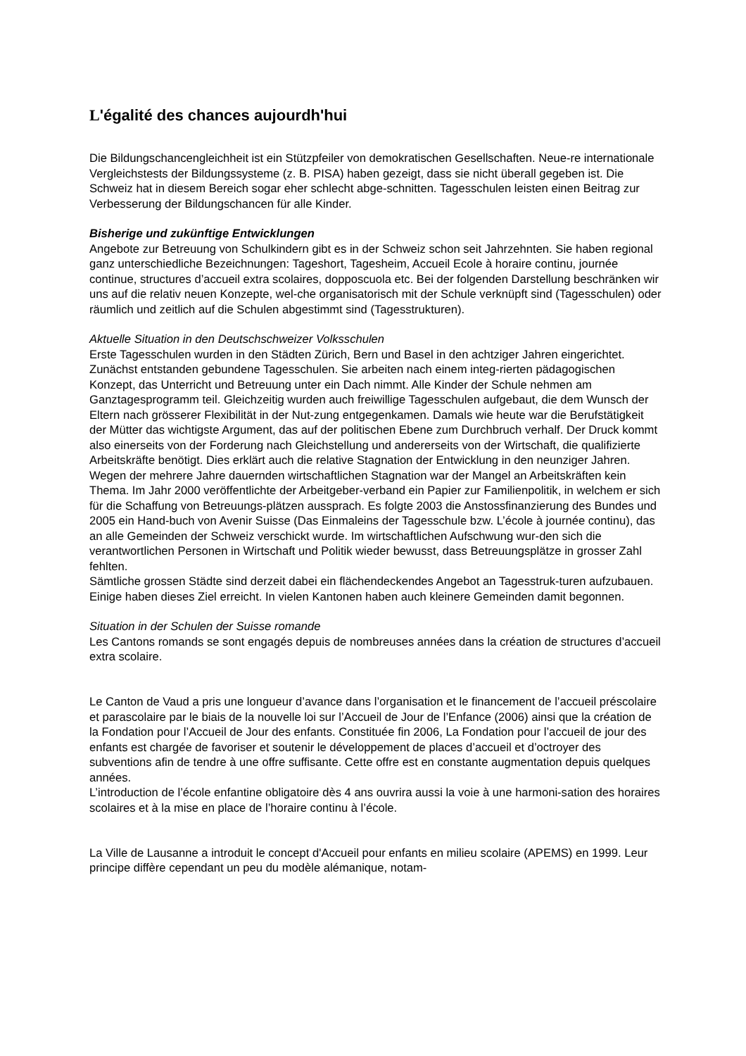L'égalité des chances aujourdh'hui
Die Bildungschancengleichheit ist ein Stützpfeiler von demokratischen Gesellschaften. Neue-re internationale Vergleichstests der Bildungssysteme (z. B. PISA) haben gezeigt, dass sie nicht überall gegeben ist. Die Schweiz hat in diesem Bereich sogar eher schlecht abge-schnitten. Tagesschulen leisten einen Beitrag zur Verbesserung der Bildungschancen für alle Kinder.
Bisherige und zukünftige Entwicklungen
Angebote zur Betreuung von Schulkindern gibt es in der Schweiz schon seit Jahrzehnten. Sie haben regional ganz unterschiedliche Bezeichnungen: Tageshort, Tagesheim, Accueil Ecole à horaire continu, journée continue, structures d’accueil extra scolaires, dopposcuola etc. Bei der folgenden Darstellung beschränken wir uns auf die relativ neuen Konzepte, wel-che organisatorisch mit der Schule verknüpft sind (Tagesschulen) oder räumlich und zeitlich auf die Schulen abgestimmt sind (Tagesstrukturen).
Aktuelle Situation in den Deutschschweizer Volksschulen
Erste Tagesschulen wurden in den Städten Zürich, Bern und Basel in den achtziger Jahren eingerichtet. Zunächst entstanden gebundene Tagesschulen. Sie arbeiten nach einem integ-rierten pädagogischen Konzept, das Unterricht und Betreuung unter ein Dach nimmt. Alle Kinder der Schule nehmen am Ganztagesprogramm teil. Gleichzeitig wurden auch freiwillige Tagesschulen aufgebaut, die dem Wunsch der Eltern nach grösserer Flexibilität in der Nut-zung entgegenkamen. Damals wie heute war die Berufstätigkeit der Mütter das wichtigste Argument, das auf der politischen Ebene zum Durchbruch verhalf. Der Druck kommt also einerseits von der Forderung nach Gleichstellung und andererseits von der Wirtschaft, die qualifizierte Arbeitskräfte benötigt. Dies erklärt auch die relative Stagnation der Entwicklung in den neunziger Jahren. Wegen der mehrere Jahre dauernden wirtschaftlichen Stagnation war der Mangel an Arbeitskräften kein Thema. Im Jahr 2000 veröffentlichte der Arbeitgeber-verband ein Papier zur Familienpolitik, in welchem er sich für die Schaffung von Betreuungs-plätzen aussprach. Es folgte 2003 die Anstossfinanzierung des Bundes und 2005 ein Hand-buch von Avenir Suisse (Das Einmaleins der Tagesschule bzw. L’école à journée continu), das an alle Gemeinden der Schweiz verschickt wurde. Im wirtschaftlichen Aufschwung wur-den sich die verantwortlichen Personen in Wirtschaft und Politik wieder bewusst, dass Betreuungsplätze in grosser Zahl fehlten.
Sämtliche grossen Städte sind derzeit dabei ein flächendeckendes Angebot an Tagesstruk-turen aufzubauen. Einige haben dieses Ziel erreicht. In vielen Kantonen haben auch kleinere Gemeinden damit begonnen.
Situation in der Schulen der Suisse romande
Les Cantons romands se sont engagés depuis de nombreuses années dans la création de structures d’accueil extra scolaire.
Le Canton de Vaud a pris une longueur d’avance dans l’organisation et le financement de l’accueil préscolaire et parascolaire par le biais de la nouvelle loi sur l’Accueil de Jour de l’Enfance (2006) ainsi que la création de la Fondation pour l’Accueil de Jour des enfants. Constituée fin 2006, La Fondation pour l’accueil de jour des enfants est chargée de favoriser et soutenir le développement de places d’accueil et d’octroyer des subventions afin de tendre à une offre suffisante. Cette offre est en constante augmentation depuis quelques années.
L’introduction de l’école enfantine obligatoire dès 4 ans ouvrira aussi la voie à une harmoni-sation des horaires scolaires et à la mise en place de l’horaire continu à l’école.
La Ville de Lausanne a introduit le concept d'Accueil pour enfants en milieu scolaire (APEMS) en 1999. Leur principe diffère cependant un peu du modèle alémanique, notam-